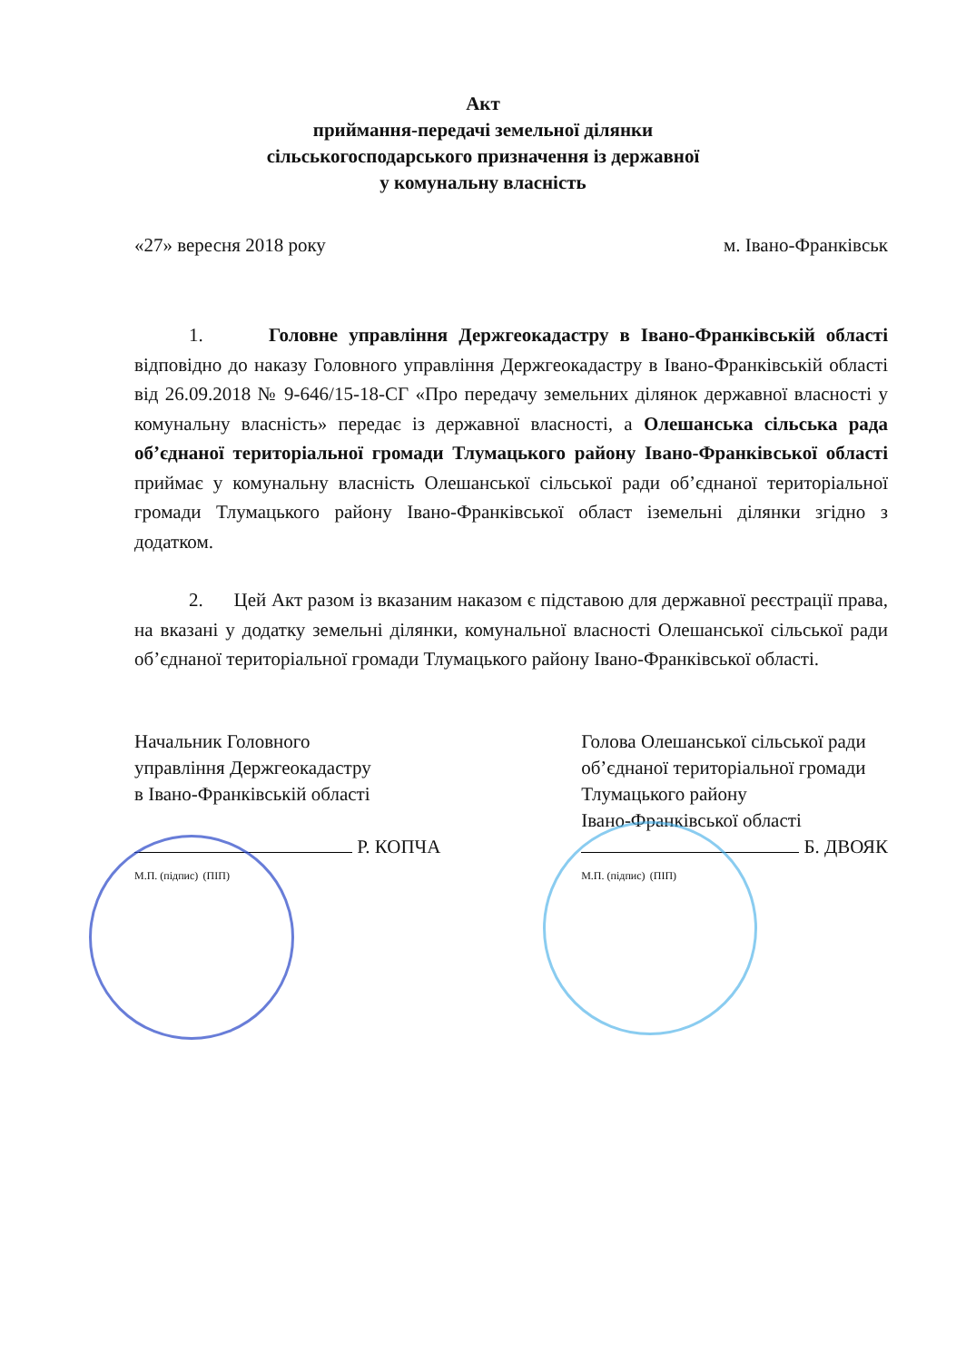Акт
приймання-передачі земельної ділянки
сільськогосподарського призначення із державної
у комунальну власність
«27» вересня 2018 року м. Івано-Франківськ
1. Головне управління Держгеокадастру в Івано-Франківській області відповідно до наказу Головного управління Держгеокадастру в Івано-Франківській області від 26.09.2018 № 9-646/15-18-СГ «Про передачу земельних ділянок державної власності у комунальну власність» передає із державної власності, а Олешанська сільська рада об’єднаної територіальної громади Тлумацького району Івано-Франківської області приймає у комунальну власність Олешанської сільської ради об’єднаної територіальної громади Тлумацького району Івано-Франківської област іземельні ділянки згідно з додатком.
2. Цей Акт разом із вказаним наказом є підставою для державної реєстрації права, на вказані у додатку земельні ділянки, комунальної власності Олешанської сільської ради об’єднаної територіальної громади Тлумацького району Івано-Франківської області.
Начальник Головного
управління Держгеокадастру
в Івано-Франківській області
Р. КОПЧА
М.П. (підпис) (ПІП)
Голова Олешанської сільської ради
об’єднаної територіальної громади
Тлумацького району
Івано-Франківської області
Б. ДВОЯК
М.П. (підпис) (ПІП)